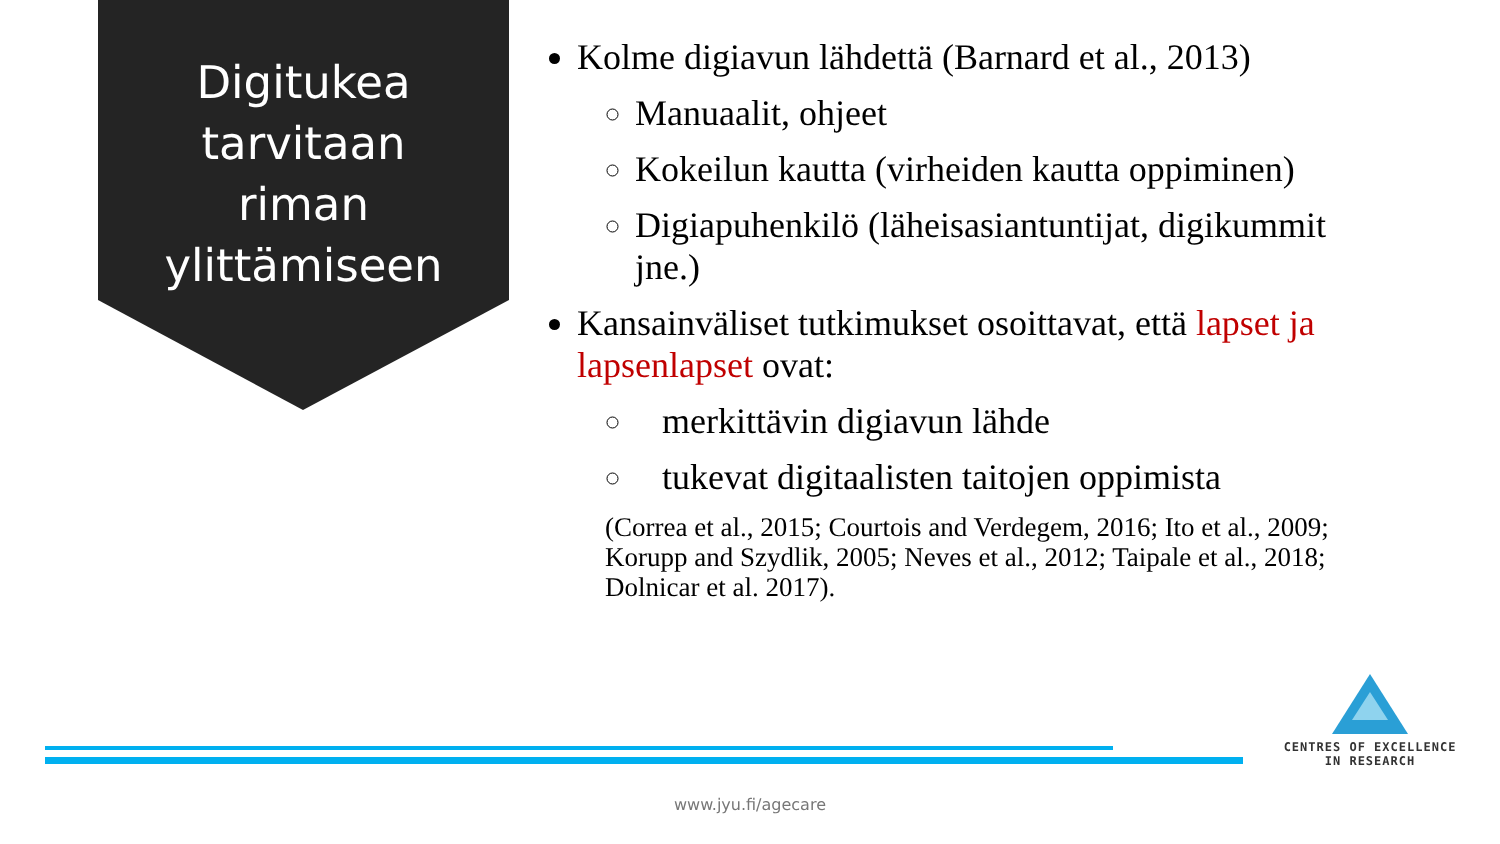Digitukea
tarvitaan
riman
ylittämiseen
Kolme digiavun lähdettä (Barnard et al., 2013)
Manuaalit, ohjeet
Kokeilun kautta (virheiden kautta oppiminen)
Digiapuhenkilö (läheisasiantuntijat, digikummit jne.)
Kansainväliset tutkimukset osoittavat, että lapset ja lapsenlapset ovat:
merkittävin digiavun lähde
tukevat digitaalisten taitojen oppimista
(Correa et al., 2015; Courtois and Verdegem, 2016; Ito et al., 2009; Korupp and Szydlik, 2005; Neves et al., 2012; Taipale et al., 2018; Dolnicar et al. 2017).
CENTRES OF EXCELLENCE
IN RESEARCH
www.jyu.fi/agecare